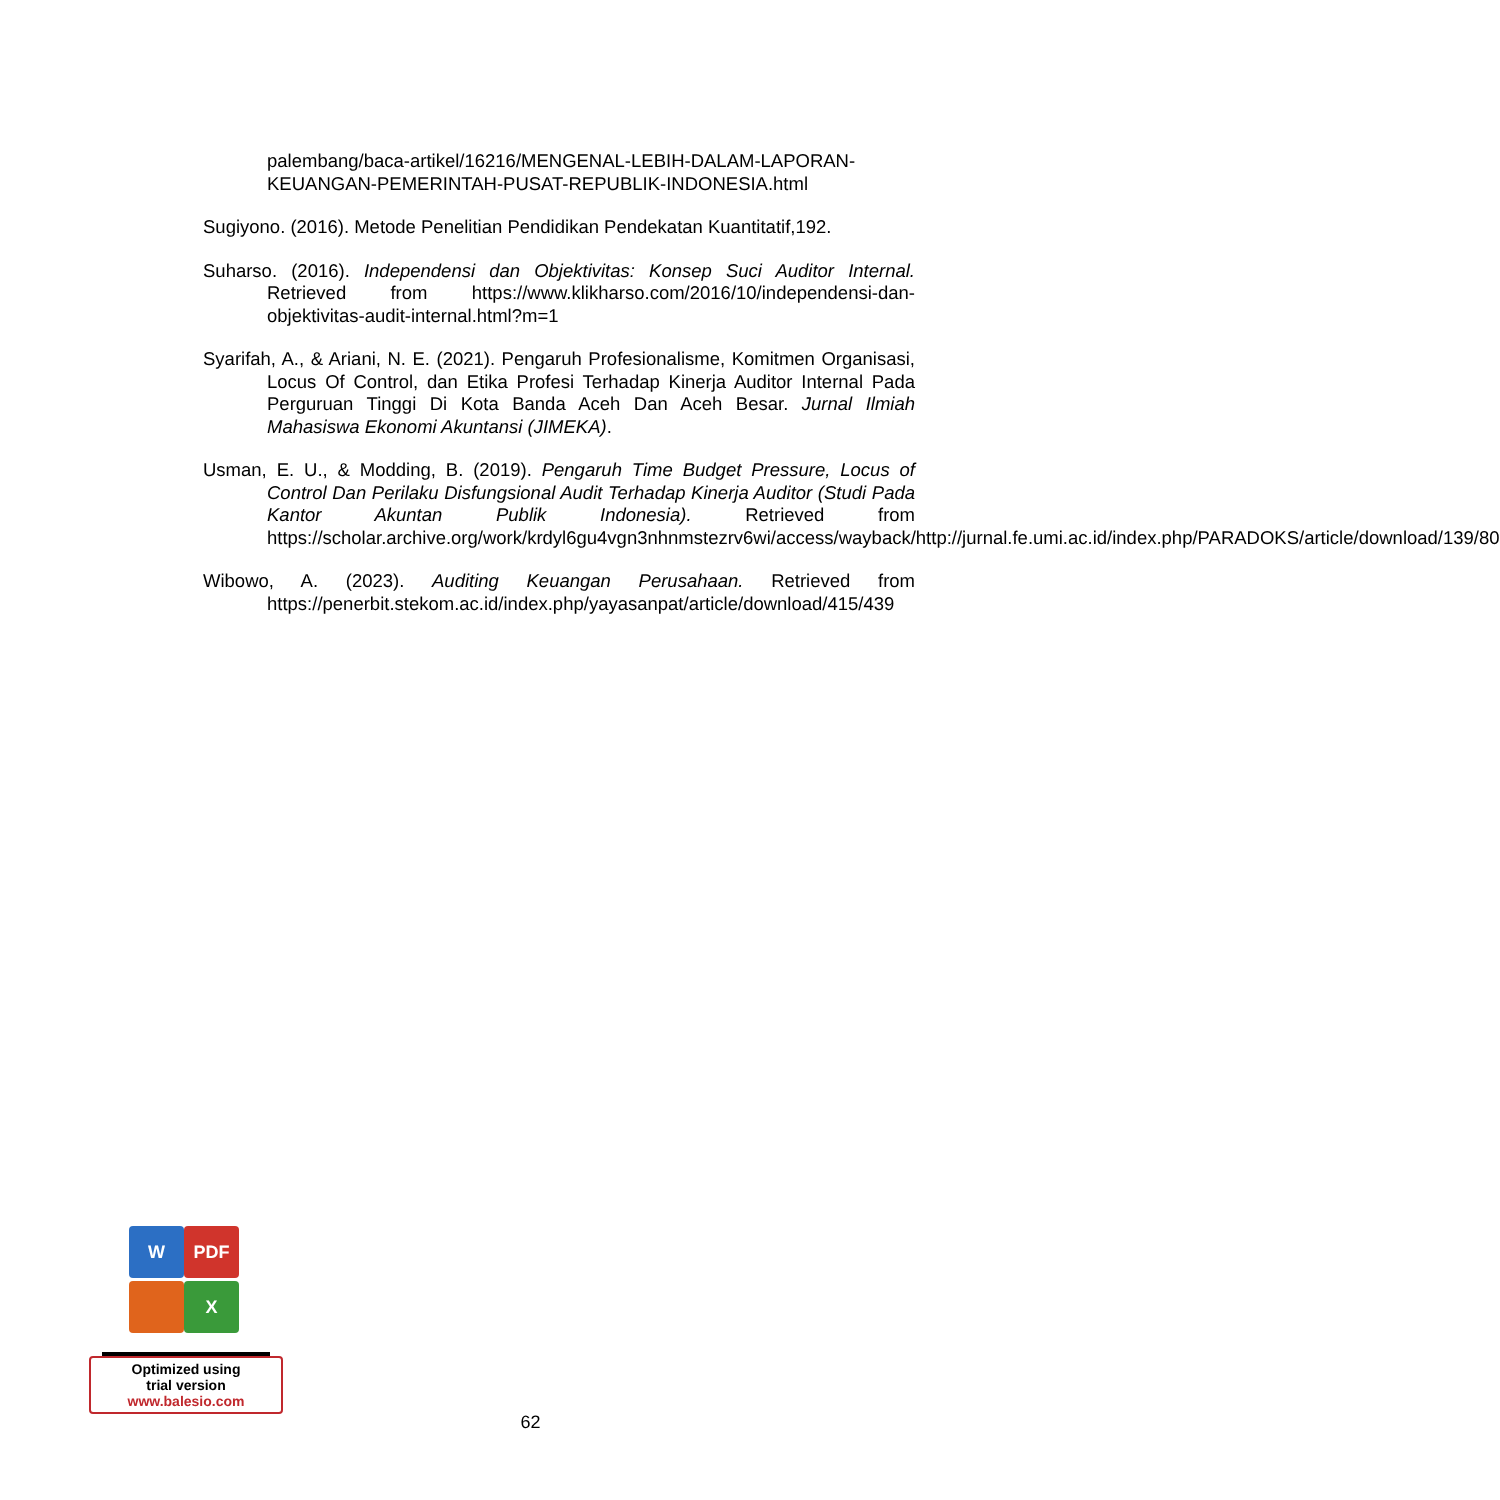palembang/baca-artikel/16216/MENGENAL-LEBIH-DALAM-LAPORAN-KEUANGAN-PEMERINTAH-PUSAT-REPUBLIK-INDONESIA.html
Sugiyono. (2016). Metode Penelitian Pendidikan Pendekatan Kuantitatif,192.
Suharso. (2016). Independensi dan Objektivitas: Konsep Suci Auditor Internal. Retrieved from https://www.klikharso.com/2016/10/independensi-dan-objektivitas-audit-internal.html?m=1
Syarifah, A., & Ariani, N. E. (2021). Pengaruh Profesionalisme, Komitmen Organisasi, Locus Of Control, dan Etika Profesi Terhadap Kinerja Auditor Internal Pada Perguruan Tinggi Di Kota Banda Aceh Dan Aceh Besar. Jurnal Ilmiah Mahasiswa Ekonomi Akuntansi (JIMEKA).
Usman, E. U., & Modding, B. (2019). Pengaruh Time Budget Pressure, Locus of Control Dan Perilaku Disfungsional Audit Terhadap Kinerja Auditor (Studi Pada Kantor Akuntan Publik Indonesia). Retrieved from https://scholar.archive.org/work/krdyl6gu4vgn3nhnmstezrv6wi/access/wayback/http://jurnal.fe.umi.ac.id/index.php/PARADOKS/article/download/139/80
Wibowo, A. (2023). Auditing Keuangan Perusahaan. Retrieved from https://penerbit.stekom.ac.id/index.php/yayasanpat/article/download/415/439
W PDF
X
Optimized using
trial version
www.balesio.com
62